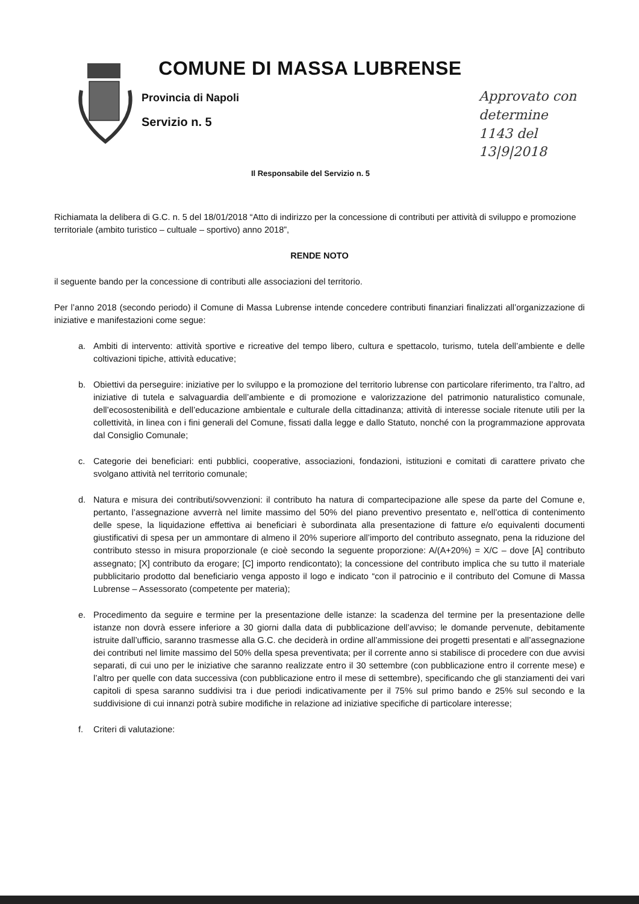COMUNE DI MASSA LUBRENSE
Provincia di Napoli
Servizio n. 5
Approvato con
determine
1143 del
13|9|2018
Il Responsabile del Servizio n. 5
Richiamata la delibera di G.C. n. 5 del 18/01/2018 “Atto di indirizzo per la concessione di contributi per attività di sviluppo e promozione territoriale (ambito turistico – cultuale – sportivo) anno 2018”,
RENDE NOTO
il seguente bando per la concessione di contributi alle associazioni del territorio.
Per l’anno 2018 (secondo periodo) il Comune di Massa Lubrense intende concedere contributi finanziari finalizzati all’organizzazione di iniziative e manifestazioni come segue:
a. Ambiti di intervento: attività sportive e ricreative del tempo libero, cultura e spettacolo, turismo, tutela dell’ambiente e delle coltivazioni tipiche, attività educative;
b. Obiettivi da perseguire: iniziative per lo sviluppo e la promozione del territorio lubrense con particolare riferimento, tra l’altro, ad iniziative di tutela e salvaguardia dell’ambiente e di promozione e valorizzazione del patrimonio naturalistico comunale, dell’ecosostenibilità e dell’educazione ambientale e culturale della cittadinanza; attività di interesse sociale ritenute utili per la collettività, in linea con i fini generali del Comune, fissati dalla legge e dallo Statuto, nonché con la programmazione approvata dal Consiglio Comunale;
c. Categorie dei beneficiari: enti pubblici, cooperative, associazioni, fondazioni, istituzioni e comitati di carattere privato che svolgano attività nel territorio comunale;
d. Natura e misura dei contributi/sovvenzioni: il contributo ha natura di compartecipazione alle spese da parte del Comune e, pertanto, l’assegnazione avverrà nel limite massimo del 50% del piano preventivo presentato e, nell’ottica di contenimento delle spese, la liquidazione effettiva ai beneficiari è subordinata alla presentazione di fatture e/o equivalenti documenti giustificativi di spesa per un ammontare di almeno il 20% superiore all’importo del contributo assegnato, pena la riduzione del contributo stesso in misura proporzionale (e cioè secondo la seguente proporzione: A/(A+20%) = X/C – dove [A] contributo assegnato; [X] contributo da erogare; [C] importo rendicontato); la concessione del contributo implica che su tutto il materiale pubblicitario prodotto dal beneficiario venga apposto il logo e indicato “con il patrocinio e il contributo del Comune di Massa Lubrense – Assessorato (competente per materia);
e. Procedimento da seguire e termine per la presentazione delle istanze: la scadenza del termine per la presentazione delle istanze non dovrà essere inferiore a 30 giorni dalla data di pubblicazione dell’avviso; le domande pervenute, debitamente istruite dall’ufficio, saranno trasmesse alla G.C. che deciderà in ordine all’ammissione dei progetti presentati e all’assegnazione dei contributi nel limite massimo del 50% della spesa preventivata; per il corrente anno si stabilisce di procedere con due avvisi separati, di cui uno per le iniziative che saranno realizzate entro il 30 settembre (con pubblicazione entro il corrente mese) e l’altro per quelle con data successiva (con pubblicazione entro il mese di settembre), specificando che gli stanziamenti dei vari capitoli di spesa saranno suddivisi tra i due periodi indicativamente per il 75% sul primo bando e 25% sul secondo e la suddivisione di cui innanzi potrà subire modifiche in relazione ad iniziative specifiche di particolare interesse;
f. Criteri di valutazione: